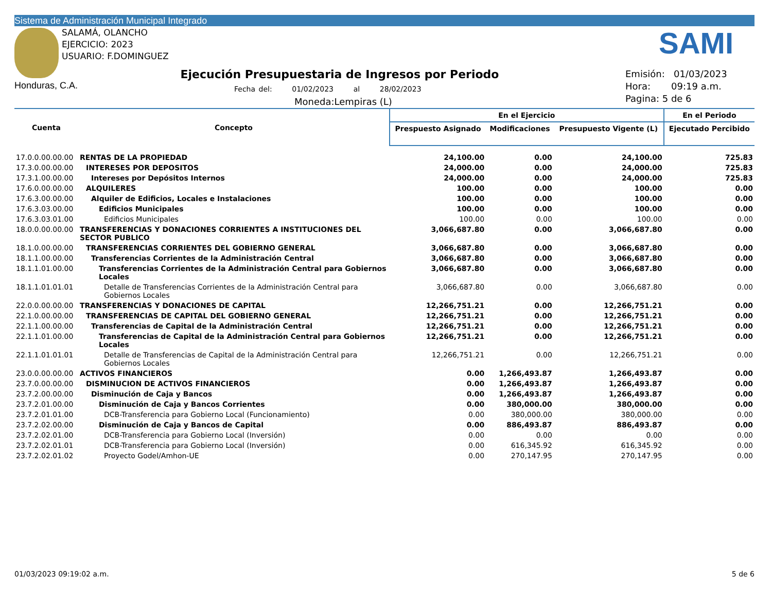Sistema de Administración Municipal Integrado
SALAMÁ, OLANCHO
EJERCICIO: 2023
USUARIO: F.DOMINGUEZ
SAMI
Honduras, C.A.
Ejecución Presupuestaria de Ingresos por Periodo
Fecha del: 01/02/2023 al 28/02/2023
Moneda:Lempiras (L)
Emisión: 01/03/2023
Hora: 09:19 a.m.
Pagina: 5 de 6
| Cuenta | Concepto | En el Ejercicio | | | En el Periodo |
| --- | --- | --- | --- | --- | --- |
| | | Prespuesto Asignado | Modificaciones | Presupuesto Vigente (L) | Ejecutado Percibido |
| 17.0.0.00.00.00 | RENTAS DE LA PROPIEDAD | 24,100.00 | 0.00 | 24,100.00 | 725.83 |
| 17.3.0.00.00.00 | INTERESES POR DEPOSITOS | 24,000.00 | 0.00 | 24,000.00 | 725.83 |
| 17.3.1.00.00.00 | Intereses por Depósitos Internos | 24,000.00 | 0.00 | 24,000.00 | 725.83 |
| 17.6.0.00.00.00 | ALQUILERES | 100.00 | 0.00 | 100.00 | 0.00 |
| 17.6.3.00.00.00 | Alquiler de Edificios, Locales e Instalaciones | 100.00 | 0.00 | 100.00 | 0.00 |
| 17.6.3.03.00.00 | Edificios Municipales | 100.00 | 0.00 | 100.00 | 0.00 |
| 17.6.3.03.01.00 | Edificios Municipales | 100.00 | 0.00 | 100.00 | 0.00 |
| 18.0.0.00.00.00 | TRANSFERENCIAS Y DONACIONES CORRIENTES A INSTITUCIONES DEL SECTOR PUBLICO | 3,066,687.80 | 0.00 | 3,066,687.80 | 0.00 |
| 18.1.0.00.00.00 | TRANSFERENCIAS CORRIENTES DEL GOBIERNO GENERAL | 3,066,687.80 | 0.00 | 3,066,687.80 | 0.00 |
| 18.1.1.00.00.00 | Transferencias Corrientes de la Administración Central | 3,066,687.80 | 0.00 | 3,066,687.80 | 0.00 |
| 18.1.1.01.00.00 | Transferencias Corrientes de la Administración Central para Gobiernos Locales | 3,066,687.80 | 0.00 | 3,066,687.80 | 0.00 |
| 18.1.1.01.01.01 | Detalle de Transferencias Corrientes de la Administración Central para Gobiernos Locales | 3,066,687.80 | 0.00 | 3,066,687.80 | 0.00 |
| 22.0.0.00.00.00 | TRANSFERENCIAS Y DONACIONES DE CAPITAL | 12,266,751.21 | 0.00 | 12,266,751.21 | 0.00 |
| 22.1.0.00.00.00 | TRANSFERENCIAS DE CAPITAL DEL GOBIERNO GENERAL | 12,266,751.21 | 0.00 | 12,266,751.21 | 0.00 |
| 22.1.1.00.00.00 | Transferencias de Capital de la Administración Central | 12,266,751.21 | 0.00 | 12,266,751.21 | 0.00 |
| 22.1.1.01.00.00 | Transferencias de Capital de la Administración Central para Gobiernos Locales | 12,266,751.21 | 0.00 | 12,266,751.21 | 0.00 |
| 22.1.1.01.01.01 | Detalle de Transferencias de Capital de la Administración Central para Gobiernos Locales | 12,266,751.21 | 0.00 | 12,266,751.21 | 0.00 |
| 23.0.0.00.00.00 | ACTIVOS FINANCIEROS | 0.00 | 1,266,493.87 | 1,266,493.87 | 0.00 |
| 23.7.0.00.00.00 | DISMINUCION DE ACTIVOS FINANCIEROS | 0.00 | 1,266,493.87 | 1,266,493.87 | 0.00 |
| 23.7.2.00.00.00 | Disminución de Caja y Bancos | 0.00 | 1,266,493.87 | 1,266,493.87 | 0.00 |
| 23.7.2.01.00.00 | Disminución de Caja y Bancos Corrientes | 0.00 | 380,000.00 | 380,000.00 | 0.00 |
| 23.7.2.01.01.00 | DCB-Transferencia para Gobierno Local (Funcionamiento) | 0.00 | 380,000.00 | 380,000.00 | 0.00 |
| 23.7.2.02.00.00 | Disminución de Caja y Bancos de Capital | 0.00 | 886,493.87 | 886,493.87 | 0.00 |
| 23.7.2.02.01.00 | DCB-Transferencia para Gobierno Local (Inversión) | 0.00 | 0.00 | 0.00 | 0.00 |
| 23.7.2.02.01.01 | DCB-Transferencia para Gobierno Local (Inversión) | 0.00 | 616,345.92 | 616,345.92 | 0.00 |
| 23.7.2.02.01.02 | Proyecto Godel/Amhon-UE | 0.00 | 270,147.95 | 270,147.95 | 0.00 |
01/03/2023 09:19:02 a.m. 5 de 6